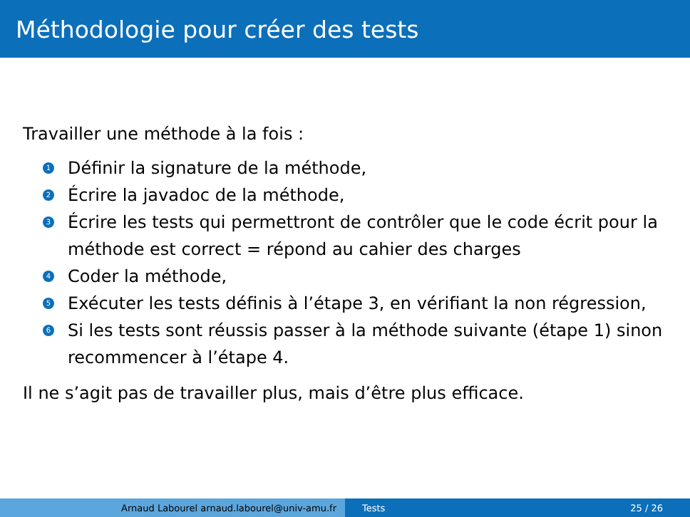Méthodologie pour créer des tests
Travailler une méthode à la fois :
1 Définir la signature de la méthode,
2 Écrire la javadoc de la méthode,
3 Écrire les tests qui permettront de contrôler que le code écrit pour la méthode est correct = répond au cahier des charges
4 Coder la méthode,
5 Exécuter les tests définis à l’étape 3, en vérifiant la non régression,
6 Si les tests sont réussis passer à la méthode suivante (étape 1) sinon recommencer à l’étape 4.
Il ne s’agit pas de travailler plus, mais d’être plus efficace.
Arnaud Labourel arnaud.labourel@univ-amu.fr Tests 25 / 26